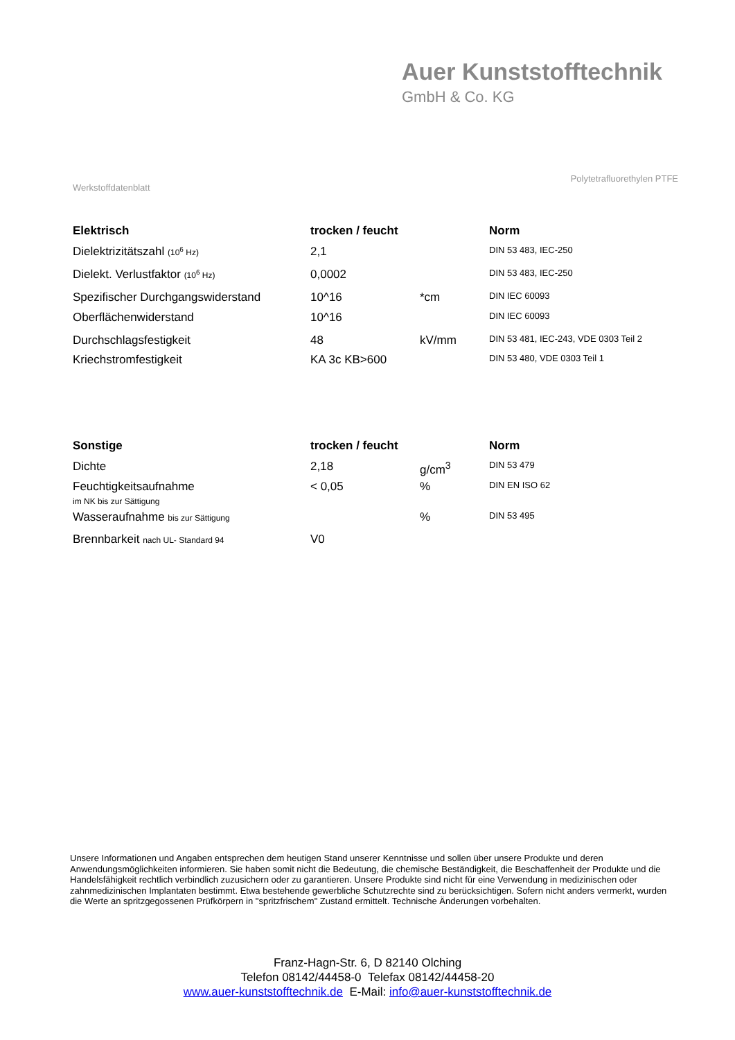Auer Kunststofftechnik
GmbH & Co. KG
Polytetrafluorethylen PTFE
Werkstoffdatenblatt
| Elektrisch | trocken / feucht | | Norm |
| --- | --- | --- | --- |
| Dielektrizitätszahl (10<sup>6</sup> Hz) | 2,1 | | DIN 53 483, IEC-250 |
| Dielekt. Verlustfaktor (10<sup>6</sup> Hz) | 0,0002 | | DIN 53 483, IEC-250 |
| Spezifischer Durchgangswiderstand | 10^16 | *cm | DIN IEC 60093 |
| Oberflächenwiderstand | 10^16 | | DIN IEC 60093 |
| Durchschlagsfestigkeit | 48 | kV/mm | DIN 53 481, IEC-243, VDE 0303 Teil 2 |
| Kriechstromfestigkeit | KA 3c KB>600 | | DIN 53 480, VDE 0303 Teil 1 |
| Sonstige | trocken / feucht | | Norm |
| --- | --- | --- | --- |
| Dichte | 2,18 | g/cm<sup>3</sup> | DIN 53 479 |
| Feuchtigkeitsaufnahme im NK bis zur Sättigung | < 0,05 | % | DIN EN ISO 62 |
| Wasseraufnahme bis zur Sättigung | | % | DIN 53 495 |
| Brennbarkeit nach UL- Standard 94 | V0 | | |
Unsere Informationen und Angaben entsprechen dem heutigen Stand unserer Kenntnisse und sollen über unsere Produkte und deren Anwendungsmöglichkeiten informieren. Sie haben somit nicht die Bedeutung, die chemische Beständigkeit, die Beschaffenheit der Produkte und die Handelsfähigkeit rechtlich verbindlich zuzusichern oder zu garantieren. Unsere Produkte sind nicht für eine Verwendung in medizinischen oder zahnmedizinischen Implantaten bestimmt. Etwa bestehende gewerbliche Schutzrechte sind zu berücksichtigen. Sofern nicht anders vermerkt, wurden die Werte an spritzgegossenen Prüfkörpern in "spritzfrischem" Zustand ermittelt. Technische Änderungen vorbehalten.
Franz-Hagn-Str. 6, D 82140 Olching
Telefon 08142/44458-0 Telefax 08142/44458-20
www.auer-kunststofftechnik.de E-Mail: info@auer-kunststofftechnik.de